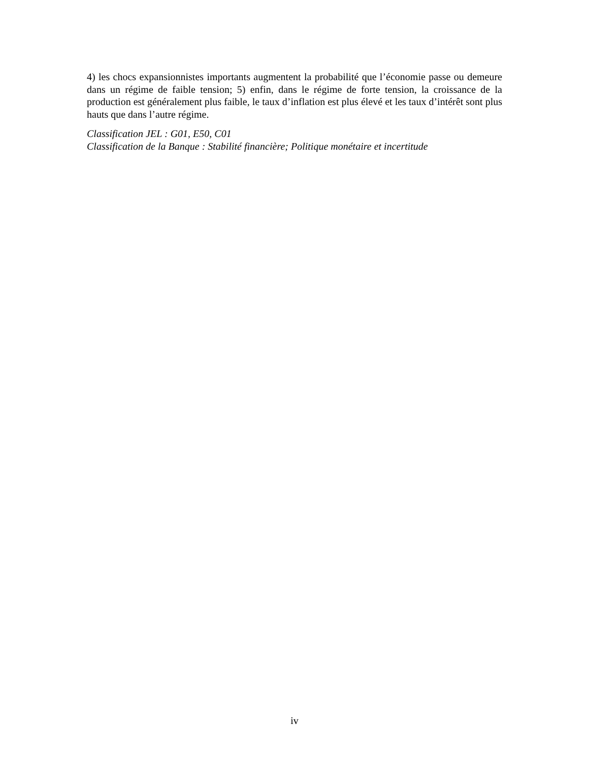4) les chocs expansionnistes importants augmentent la probabilité que l’économie passe ou demeure dans un régime de faible tension; 5) enfin, dans le régime de forte tension, la croissance de la production est généralement plus faible, le taux d’inflation est plus élevé et les taux d’intérêt sont plus hauts que dans l’autre régime.
Classification JEL : G01, E50, C01
Classification de la Banque : Stabilité financière; Politique monétaire et incertitude
iv